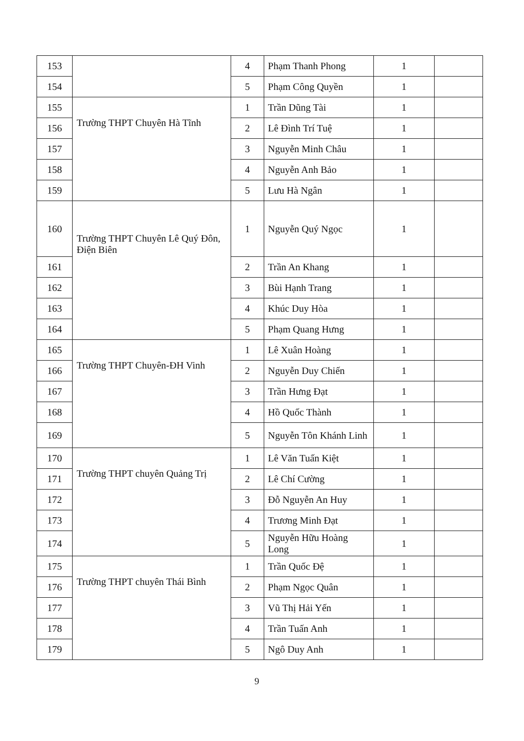| 153 | | 4 | Phạm Thanh Phong | 1 | |
| 154 | | 5 | Phạm Công Quyền | 1 | |
| 155 | Trường THPT Chuyên Hà Tĩnh | 1 | Trần Dũng Tài | 1 | |
| 156 | | 2 | Lê Đình Trí Tuệ | 1 | |
| 157 | | 3 | Nguyễn Minh Châu | 1 | |
| 158 | | 4 | Nguyễn Anh Bảo | 1 | |
| 159 | | 5 | Lưu Hà Ngân | 1 | |
| 160 | Trường THPT Chuyên Lê Quý Đôn, Điện Biên | 1 | Nguyễn Quý Ngọc | 1 | |
| 161 | | 2 | Trần An Khang | 1 | |
| 162 | | 3 | Bùi Hạnh Trang | 1 | |
| 163 | | 4 | Khúc Duy Hòa | 1 | |
| 164 | | 5 | Phạm Quang Hưng | 1 | |
| 165 | Trường THPT Chuyên-ĐH Vinh | 1 | Lê Xuân Hoàng | 1 | |
| 166 | | 2 | Nguyễn Duy Chiến | 1 | |
| 167 | | 3 | Trần Hưng Đạt | 1 | |
| 168 | | 4 | Hồ Quốc Thành | 1 | |
| 169 | | 5 | Nguyễn Tôn Khánh Linh | 1 | |
| 170 | Trường THPT chuyên Quảng Trị | 1 | Lê Văn Tuấn Kiệt | 1 | |
| 171 | | 2 | Lê Chí Cường | 1 | |
| 172 | | 3 | Đỗ Nguyễn An Huy | 1 | |
| 173 | | 4 | Trương Minh Đạt | 1 | |
| 174 | | 5 | Nguyễn Hữu Hoàng Long | 1 | |
| 175 | Trường THPT chuyên Thái Bình | 1 | Trần Quốc Đệ | 1 | |
| 176 | | 2 | Phạm Ngọc Quân | 1 | |
| 177 | | 3 | Vũ Thị Hải Yến | 1 | |
| 178 | | 4 | Trần Tuấn Anh | 1 | |
| 179 | | 5 | Ngô Duy Anh | 1 | |
9